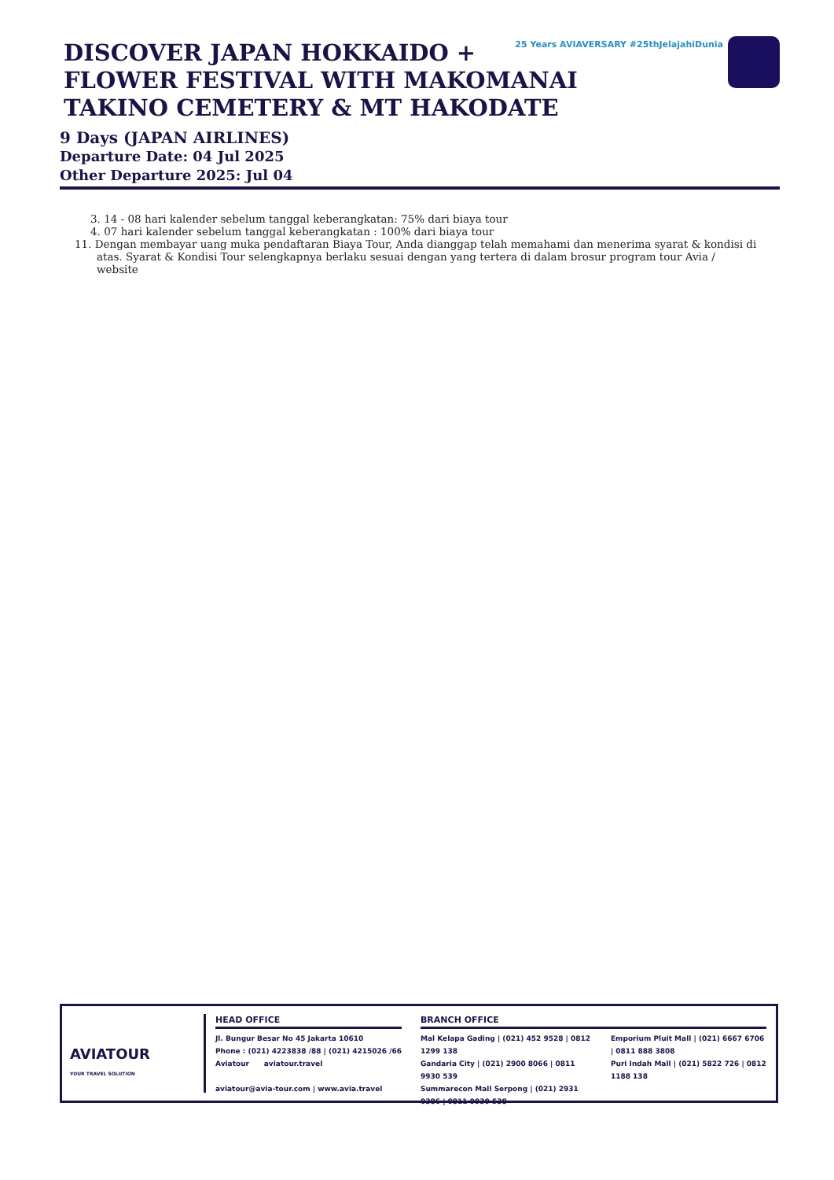25 Years AVIAVERSARY #25thJelajahiDunia
DISCOVER JAPAN HOKKAIDO + FLOWER FESTIVAL WITH MAKOMANAI TAKINO CEMETERY & MT HAKODATE
9 Days (JAPAN AIRLINES)
Departure Date: 04 Jul 2025
Other Departure 2025: Jul 04
3. 14 - 08 hari kalender sebelum tanggal keberangkatan: 75% dari biaya tour
4. 07 hari kalender sebelum tanggal keberangkatan : 100% dari biaya tour
11. Dengan membayar uang muka pendaftaran Biaya Tour, Anda dianggap telah memahami dan menerima syarat & kondisi di atas. Syarat & Kondisi Tour selengkapnya berlaku sesuai dengan yang tertera di dalam brosur program tour Avia / website
AVIATOUR
YOUR TRAVEL SOLUTION
HEAD OFFICE
Jl. Bungur Besar No 45 Jakarta 10610
Phone : (021) 4223838 /88 | (021) 4215026 /66
Aviatour aviatour.travel
aviatour@avia-tour.com | www.avia.travel
BRANCH OFFICE
Mal Kelapa Gading | (021) 452 9528 | 0812 1299 138
Gandaria City | (021) 2900 8066 | 0811 9930 539
Summarecon Mall Serpong | (021) 2931 0386 | 0811 9930 538
Emporium Pluit Mall | (021) 6667 6706 | 0811 888 3808
Puri Indah Mall | (021) 5822 726 | 0812 1188 138